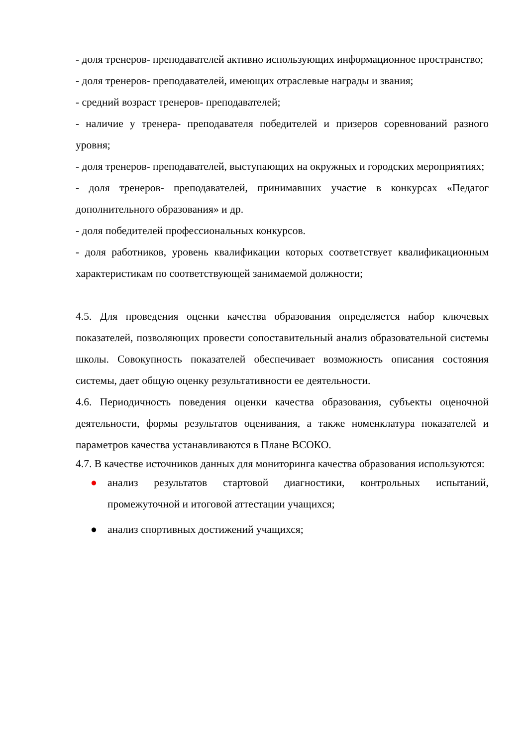- доля тренеров- преподавателей активно использующих информационное пространство;
- доля тренеров- преподавателей, имеющих отраслевые награды и звания;
- средний возраст тренеров- преподавателей;
- наличие у тренера- преподавателя победителей и призеров соревнований разного уровня;
- доля тренеров- преподавателей, выступающих на окружных и городских мероприятиях;
- доля тренеров- преподавателей, принимавших участие в конкурсах «Педагог дополнительного образования» и др.
- доля победителей профессиональных конкурсов.
- доля работников, уровень квалификации которых соответствует квалификационным характеристикам по соответствующей занимаемой должности;
4.5. Для проведения оценки качества образования определяется набор ключевых показателей, позволяющих провести сопоставительный анализ образовательной системы школы. Совокупность показателей обеспечивает возможность описания состояния системы, дает общую оценку результативности ее деятельности.
4.6. Периодичность поведения оценки качества образования, субъекты оценочной деятельности, формы результатов оценивания, а также номенклатура показателей и параметров качества устанавливаются в Плане ВСОКО.
4.7. В качестве источников данных для мониторинга качества образования используются:
● анализ результатов стартовой диагностики, контрольных испытаний, промежуточной и итоговой аттестации учащихся;
● анализ спортивных достижений учащихся;